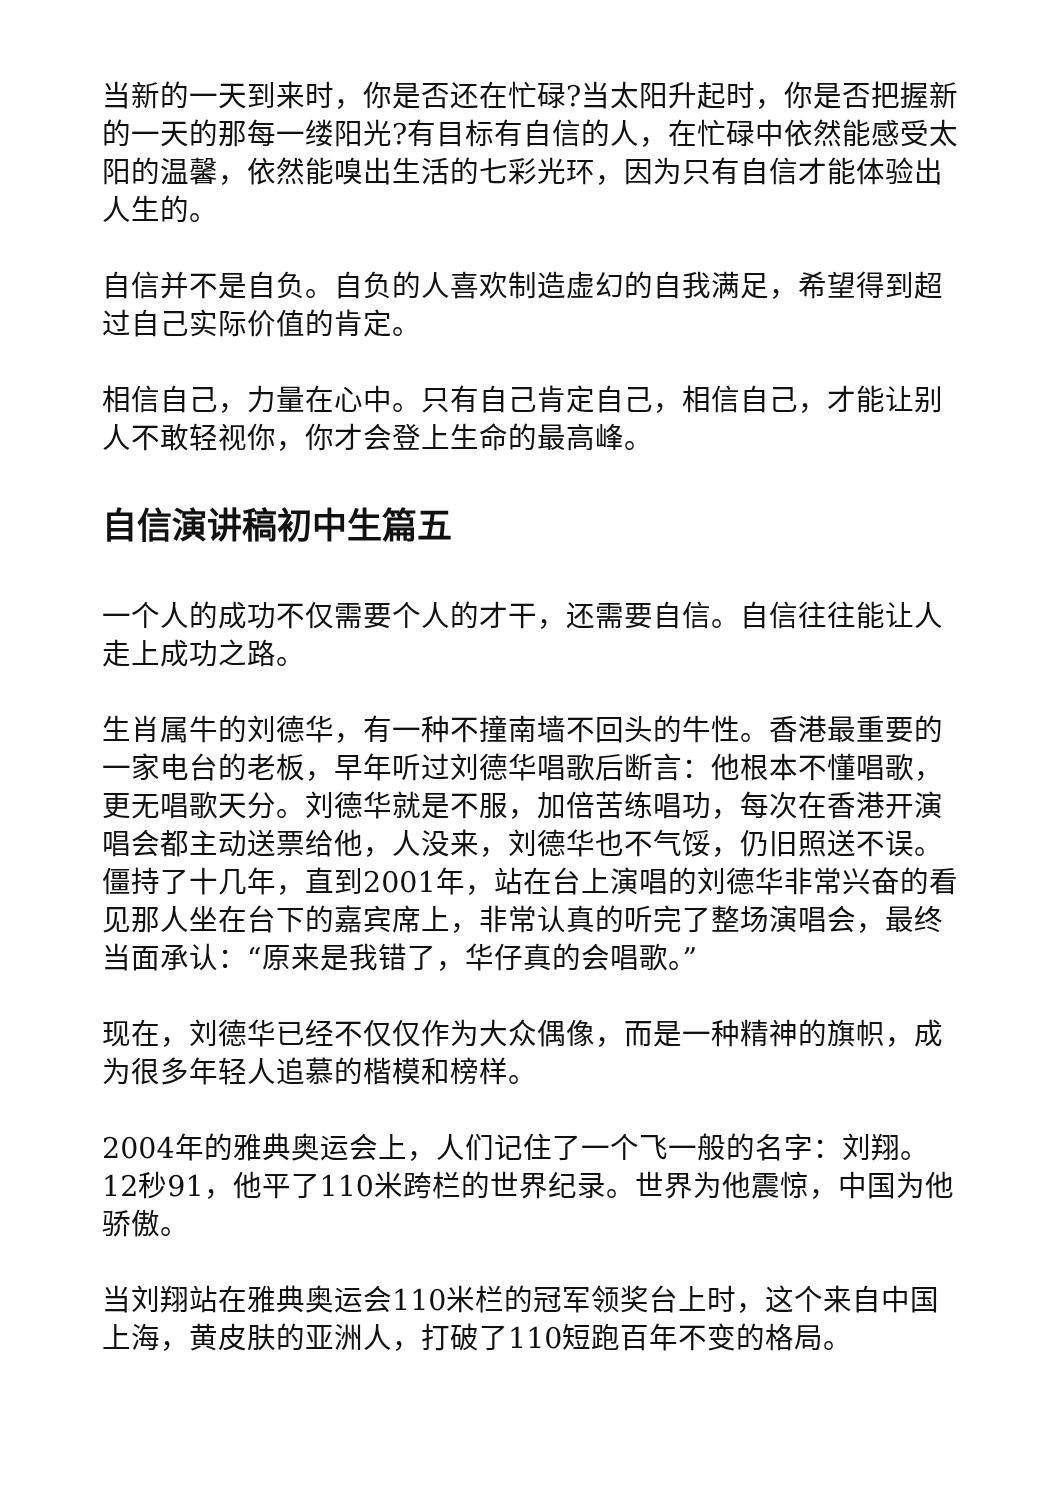当新的一天到来时，你是否还在忙碌?当太阳升起时，你是否把握新的一天的那每一缕阳光?有目标有自信的人，在忙碌中依然能感受太阳的温馨，依然能嗅出生活的七彩光环，因为只有自信才能体验出人生的。
自信并不是自负。自负的人喜欢制造虚幻的自我满足，希望得到超过自己实际价值的肯定。
相信自己，力量在心中。只有自己肯定自己，相信自己，才能让别人不敢轻视你，你才会登上生命的最高峰。
自信演讲稿初中生篇五
一个人的成功不仅需要个人的才干，还需要自信。自信往往能让人走上成功之路。
生肖属牛的刘德华，有一种不撞南墙不回头的牛性。香港最重要的一家电台的老板，早年听过刘德华唱歌后断言：他根本不懂唱歌，更无唱歌天分。刘德华就是不服，加倍苦练唱功，每次在香港开演唱会都主动送票给他，人没来，刘德华也不气馁，仍旧照送不误。僵持了十几年，直到2001年，站在台上演唱的刘德华非常兴奋的看见那人坐在台下的嘉宾席上，非常认真的听完了整场演唱会，最终当面承认：“原来是我错了，华仔真的会唱歌。”
现在，刘德华已经不仅仅作为大众偶像，而是一种精神的旗帜，成为很多年轻人追慕的楷模和榜样。
2004年的雅典奥运会上，人们记住了一个飞一般的名字：刘翔。12秒91，他平了110米跨栏的世界纪录。世界为他震惊，中国为他骄傲。
当刘翔站在雅典奥运会110米栏的冠军领奖台上时，这个来自中国上海，黄皮肤的亚洲人，打破了110短跑百年不变的格局。